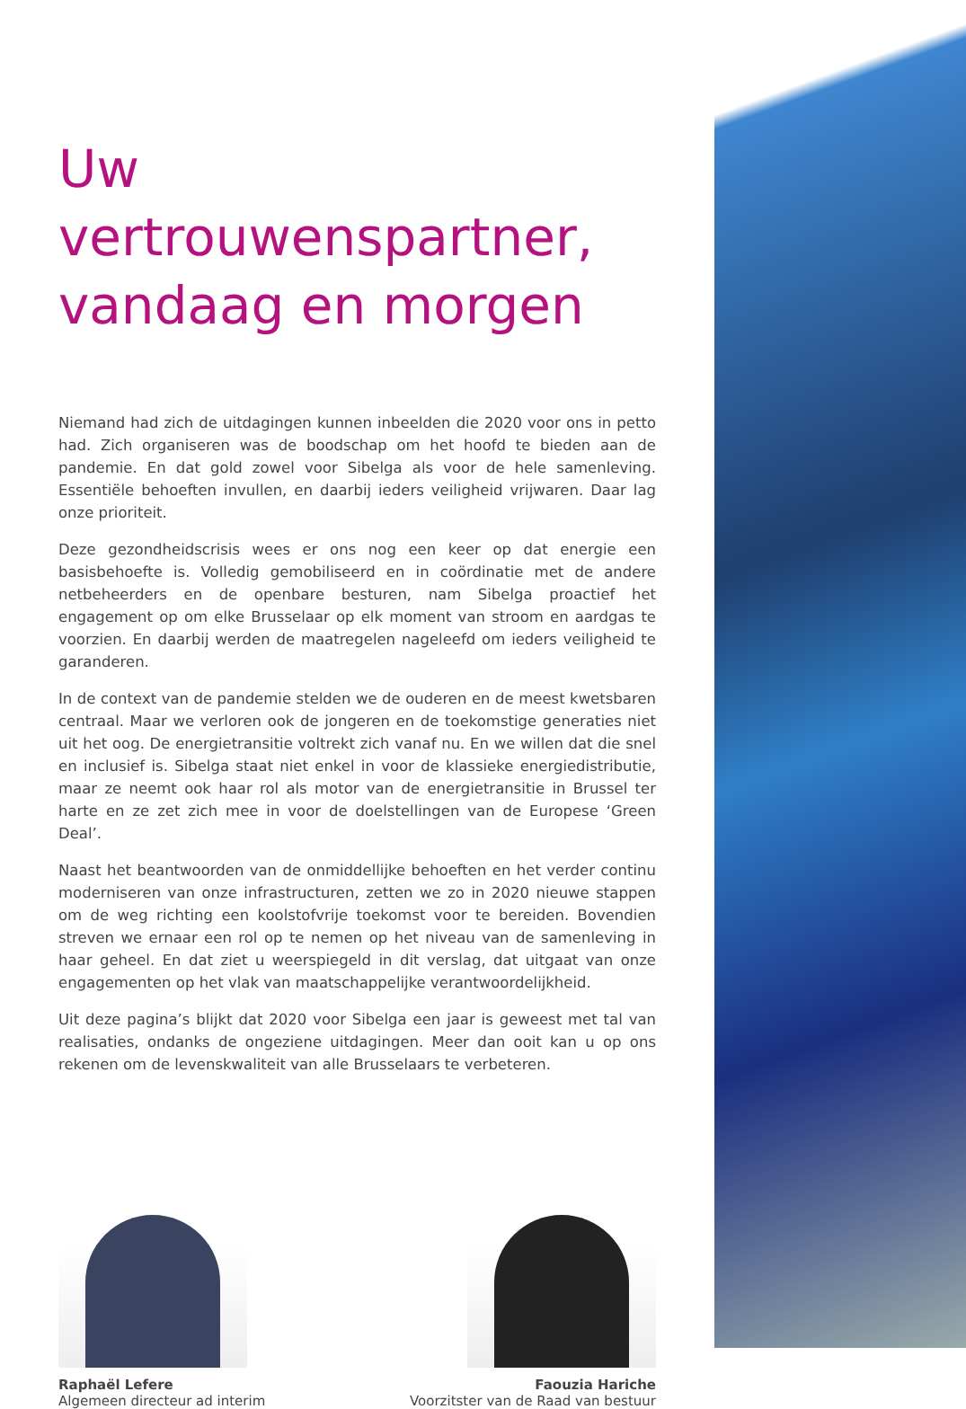Uw vertrouwenspartner, vandaag en morgen
Niemand had zich de uitdagingen kunnen inbeelden die 2020 voor ons in petto had. Zich organiseren was de boodschap om het hoofd te bieden aan de pandemie. En dat gold zowel voor Sibelga als voor de hele samenleving. Essentiële behoeften invullen, en daarbij ieders veiligheid vrijwaren. Daar lag onze prioriteit.
Deze gezondheidscrisis wees er ons nog een keer op dat energie een basisbehoefte is. Volledig gemobiliseerd en in coördinatie met de andere netbeheerders en de openbare besturen, nam Sibelga proactief het engagement op om elke Brusselaar op elk moment van stroom en aardgas te voorzien. En daarbij werden de maatregelen nageleefd om ieders veiligheid te garanderen.
In de context van de pandemie stelden we de ouderen en de meest kwetsbaren centraal. Maar we verloren ook de jongeren en de toekomstige generaties niet uit het oog. De energietransitie voltrekt zich vanaf nu. En we willen dat die snel en inclusief is. Sibelga staat niet enkel in voor de klassieke energiedistributie, maar ze neemt ook haar rol als motor van de energietransitie in Brussel ter harte en ze zet zich mee in voor de doelstellingen van de Europese ‘Green Deal’.
Naast het beantwoorden van de onmiddellijke behoeften en het verder continu moderniseren van onze infrastructuren, zetten we zo in 2020 nieuwe stappen om de weg richting een koolstofvrije toekomst voor te bereiden. Bovendien streven we ernaar een rol op te nemen op het niveau van de samenleving in haar geheel. En dat ziet u weerspiegeld in dit verslag, dat uitgaat van onze engagementen op het vlak van maatschappelijke verantwoordelijkheid.
Uit deze pagina’s blijkt dat 2020 voor Sibelga een jaar is geweest met tal van realisaties, ondanks de ongeziene uitdagingen. Meer dan ooit kan u op ons rekenen om de levenskwaliteit van alle Brusselaars te verbeteren.
Raphaël Lefere
Algemeen directeur ad interim
Faouzia Hariche
Voorzitster van de Raad van bestuur